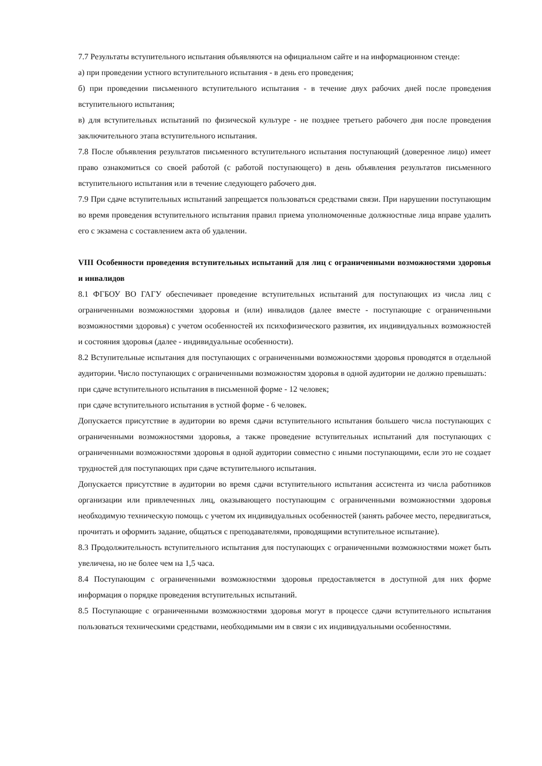7.7 Результаты вступительного испытания объявляются на официальном сайте и на информационном стенде:
а) при проведении устного вступительного испытания - в день его проведения;
б) при проведении письменного вступительного испытания - в течение двух рабочих дней после проведения вступительного испытания;
в) для вступительных испытаний по физической культуре - не позднее третьего рабочего дня после проведения заключительного этапа вступительного испытания.
7.8 После объявления результатов письменного вступительного испытания поступающий (доверенное лицо) имеет право ознакомиться со своей работой (с работой поступающего) в день объявления результатов письменного вступительного испытания или в течение следующего рабочего дня.
7.9 При сдаче вступительных испытаний запрещается пользоваться средствами связи. При нарушении поступающим во время проведения вступительного испытания правил приема уполномоченные должностные лица вправе удалить его с экзамена с составлением акта об удалении.
VIII Особенности проведения вступительных испытаний для лиц с ограниченными возможностями здоровья и инвалидов
8.1 ФГБОУ ВО ГАГУ обеспечивает проведение вступительных испытаний для поступающих из числа лиц с ограниченными возможностями здоровья и (или) инвалидов (далее вместе - поступающие с ограниченными возможностями здоровья) с учетом особенностей их психофизического развития, их индивидуальных возможностей и состояния здоровья (далее - индивидуальные особенности).
8.2 Вступительные испытания для поступающих с ограниченными возможностями здоровья проводятся в отдельной аудитории. Число поступающих с ограниченными возможностям здоровья в одной аудитории не должно превышать:
при сдаче вступительного испытания в письменной форме - 12 человек;
при сдаче вступительного испытания в устной форме - 6 человек.
Допускается присутствие в аудитории во время сдачи вступительного испытания большего числа поступающих с ограниченными возможностями здоровья, а также проведение вступительных испытаний для поступающих с ограниченными возможностями здоровья в одной аудитории совместно с иными поступающими, если это не создает трудностей для поступающих при сдаче вступительного испытания.
Допускается присутствие в аудитории во время сдачи вступительного испытания ассистента из числа работников организации или привлеченных лиц, оказывающего поступающим с ограниченными возможностями здоровья необходимую техническую помощь с учетом их индивидуальных особенностей (занять рабочее место, передвигаться, прочитать и оформить задание, общаться с преподавателями, проводящими вступительное испытание).
8.3 Продолжительность вступительного испытания для поступающих с ограниченными возможностями может быть увеличена, но не более чем на 1,5 часа.
8.4 Поступающим с ограниченными возможностями здоровья предоставляется в доступной для них форме информация о порядке проведения вступительных испытаний.
8.5 Поступающие с ограниченными возможностями здоровья могут в процессе сдачи вступительного испытания пользоваться техническими средствами, необходимыми им в связи с их индивидуальными особенностями.